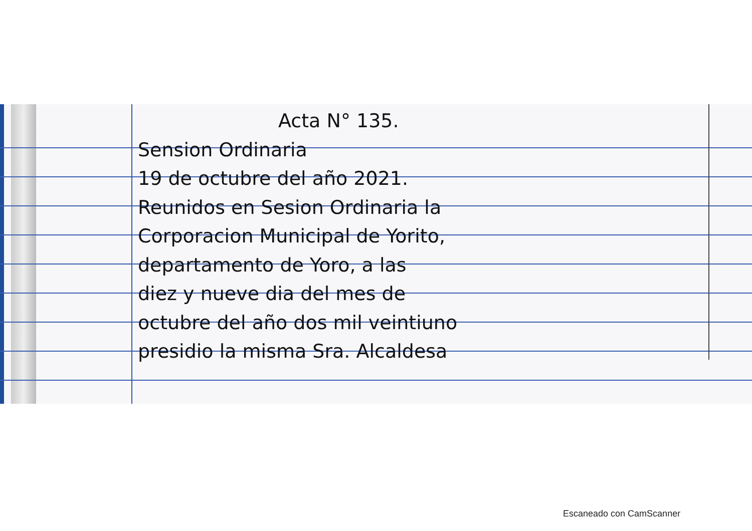Acta N° 135.
Sension Ordinaria
19 de octubre del año 2021.
Reunidos en Sesion Ordinaria la
Corporacion Municipal de Yorito,
departamento de Yoro, a las
diez y nueve dia del mes de
octubre del año dos mil veintiuno
presidio la misma Sra. Alcaldesa
Escaneado con CamScanner